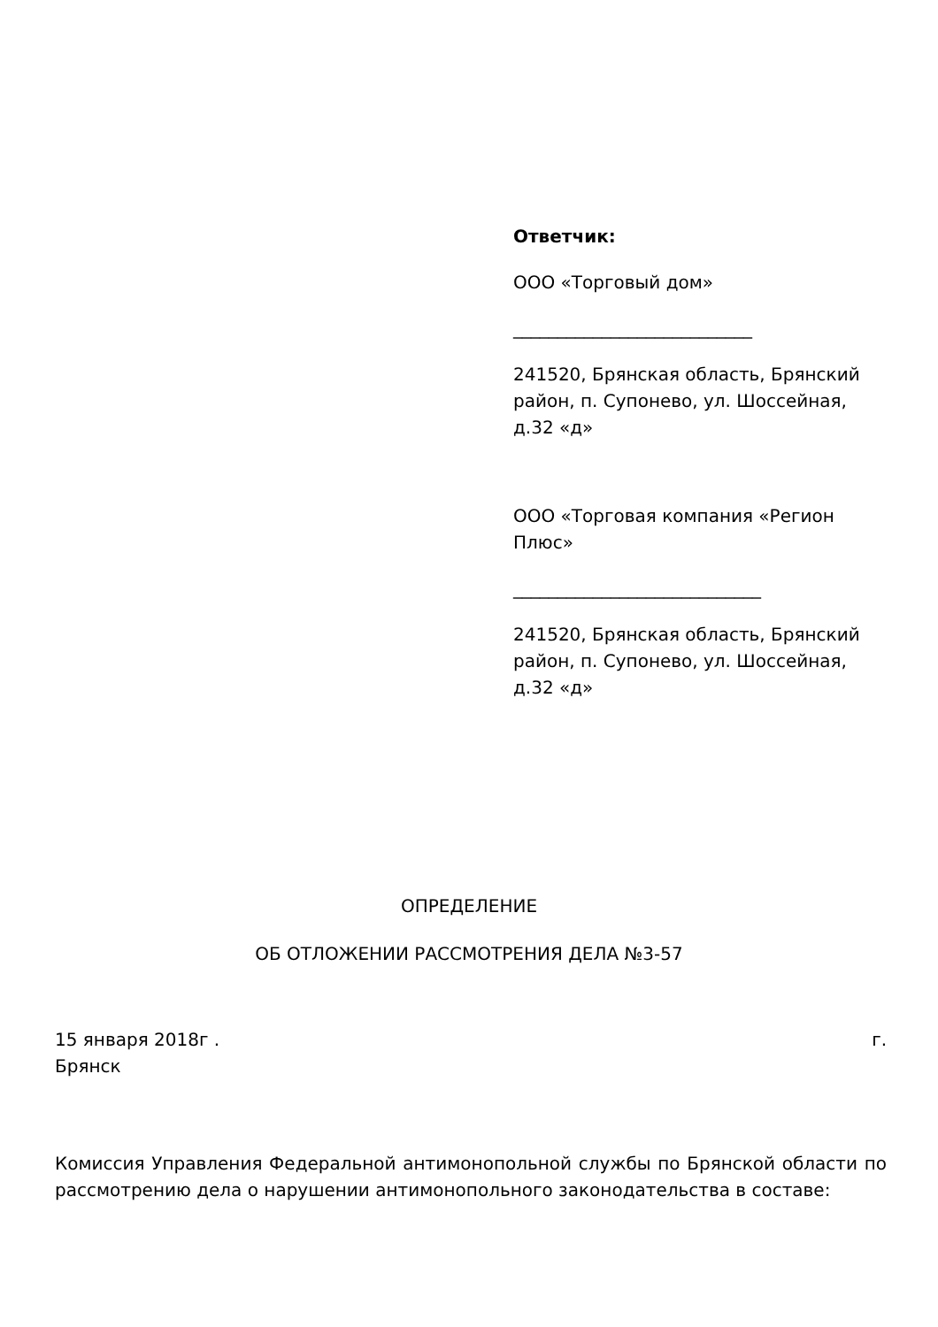Ответчик:
ООО «Торговый дом»
___________________________
241520, Брянская область, Брянский район, п. Супонево, ул. Шоссейная, д.32 «д»
ООО «Торговая компания «Регион Плюс»
____________________________
241520, Брянская область, Брянский район, п. Супонево, ул. Шоссейная, д.32 «д»
ОПРЕДЕЛЕНИЕ
ОБ ОТЛОЖЕНИИ РАССМОТРЕНИЯ ДЕЛА №3-57
15 января 2018г . г.
Брянск
Комиссия Управления Федеральной антимонопольной службы по Брянской области по рассмотрению дела о нарушении антимонопольного законодательства в составе: